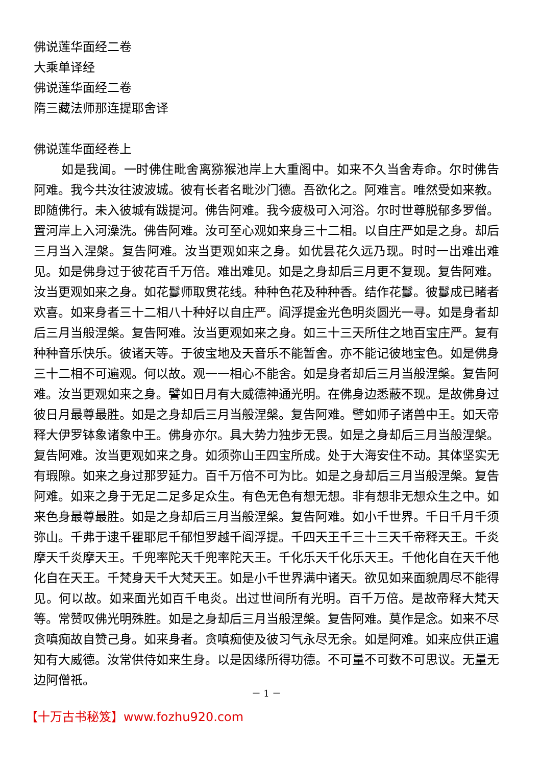佛说莲华面经二卷
大乘单译经
佛说莲华面经二卷
隋三藏法师那连提耶舍译
佛说莲华面经卷上
如是我闻。一时佛住毗舍离猕猴池岸上大重阁中。如来不久当舍寿命。尔时佛告阿难。我今共汝往波波城。彼有长者名毗沙门德。吾欲化之。阿难言。唯然受如来教。即随佛行。未入彼城有跋提河。佛告阿难。我今疲极可入河浴。尔时世尊脱郁多罗僧。置河岸上入河澡洗。佛告阿难。汝可至心观如来身三十二相。以自庄严如是之身。却后三月当入涅槃。复告阿难。汝当更观如来之身。如优昙花久远乃现。时时一出难出难见。如是佛身过于彼花百千万倍。难出难见。如是之身却后三月更不复现。复告阿难。汝当更观如来之身。如花鬘师取贯花线。种种色花及种种香。结作花鬘。彼鬘成已睹者欢喜。如来身者三十二相八十种好以自庄严。阎浮提金光色明炎圆光一寻。如是身者却后三月当般涅槃。复告阿难。汝当更观如来之身。如三十三天所住之地百宝庄严。复有种种音乐快乐。彼诸天等。于彼宝地及天音乐不能暂舍。亦不能记彼地宝色。如是佛身三十二相不可遍观。何以故。观一一相心不能舍。如是身者却后三月当般涅槃。复告阿难。汝当更观如来之身。譬如日月有大威德神通光明。在佛身边悉蔽不现。是故佛身过彼日月最尊最胜。如是之身却后三月当般涅槃。复告阿难。譬如师子诸兽中王。如天帝释大伊罗钵象诸象中王。佛身亦尔。具大势力独步无畏。如是之身却后三月当般涅槃。复告阿难。汝当更观如来之身。如须弥山王四宝所成。处于大海安住不动。其体坚实无有瑕隙。如来之身过那罗延力。百千万倍不可为比。如是之身却后三月当般涅槃。复告阿难。如来之身于无足二足多足众生。有色无色有想无想。非有想非无想众生之中。如来色身最尊最胜。如是之身却后三月当般涅槃。复告阿难。如小千世界。千日千月千须弥山。千弗于逮千瞿耶尼千郁怛罗越千阎浮提。千四天王千三十三天千帝释天王。千炎摩天千炎摩天王。千兜率陀天千兜率陀天王。千化乐天千化乐天王。千他化自在天千他化自在天王。千梵身天千大梵天王。如是小千世界满中诸天。欲见如来面貌周尽不能得见。何以故。如来面光如百千电炎。出过世间所有光明。百千万倍。是故帝释大梵天等。常赞叹佛光明殊胜。如是之身却后三月当般涅槃。复告阿难。莫作是念。如来不尽贪嗔痴故自赞己身。如来身者。贪嗔痴使及彼习气永尽无余。如是阿难。如来应供正遍知有大威德。汝常供侍如来生身。以是因缘所得功德。不可量不可数不可思议。无量无边阿僧祇。
－ 1 －
【十万古书秘笈】www.fozhu920.com